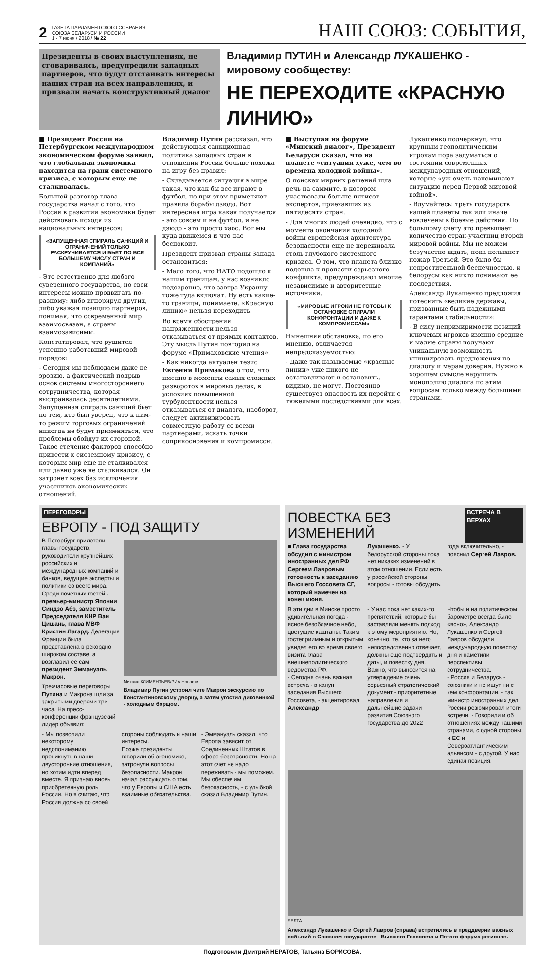2
ГАЗЕТА ПАРЛАМЕНТСКОГО СОБРАНИЯ
СОЮЗА БЕЛАРУСИ И РОССИИ
1 - 7 июня / 2018 / № 22
НАШ СОЮЗ: СОБЫТИЯ,
Президенты в своих выступлениях, не сговариваясь, предупредили западных партнеров, что будут отстаивать интересы наших стран на всех направлениях, и призвали начать конструктивный диалог
Владимир ПУТИН и Александр ЛУКАШЕНКО - мировому сообществу:
НЕ ПЕРЕХОДИТЕ «КРАСНУЮ ЛИНИЮ»
■ Президент России на Петербургском международном экономическом форуме заявил, что глобальная экономика находится на грани системного кризиса, с которым еще не сталкивалась.
Большой разговор глава государства начал с того, что Россия в развитии экономики будет действовать исходя из национальных интересов:
«ЗАПУЩЕННАЯ СПИРАЛЬ САНКЦИЙ И ОГРАНИЧЕНИЙ ТОЛЬКО РАСКРУЧИВАЕТСЯ И БЬЕТ ПО ВСЕ БОЛЬШЕМУ ЧИСЛУ СТРАН И КОМПАНИЙ»
- Это естественно для любого суверенного государства, но свои интересы можно продвигать по-разному: либо игнорируя других, либо уважая позицию партнеров, понимая, что современный мир взаимосвязан, а страны взаимозависимы.
Констатировал, что рушится успешно работавший мировой порядок:
- Сегодня мы наблюдаем даже не эрозию, а фактический подрыв основ системы многостороннего сотрудничества, которая выстраивалась десятилетиями. Запущенная спираль санкций бьет по тем, кто был уверен, что к ним-то режим торговых ограничений никогда не будет применяться, что проблемы обойдут их стороной. Такое стечение факторов способно привести к системному кризису, с которым мир еще не сталкивался или давно уже не сталкивался. Он затронет всех без исключения участников экономических отношений.
Владимир Путин рассказал, что действующая санкционная политика западных стран в отношении России больше похожа на игру без правил:
- Складывается ситуация в мире такая, что как бы все играют в футбол, но при этом применяют правила борьбы дзюдо. Вот интересная игра какая получается - это совсем и не футбол, и не дзюдо - это просто хаос. Вот мы куда движемся и что нас беспокоит.
Президент призвал страны Запада остановиться:
- Мало того, что НАТО подошло к нашим границам, у нас возникло подозрение, что завтра Украину тоже туда включат. Ну есть какие-то границы, понимаете. «Красную линию» нельзя переходить.
Во время обострения напряженности нельзя отказываться от прямых контактов. Эту мысль Путин повторил на форуме «Примаковские чтения».
- Как никогда актуален тезис Евгения Примакова о том, что именно в моменты самых сложных разворотов в мировых делах, в условиях повышенной турбулентности нельзя отказываться от диалога, наоборот, следует активизировать совместную работу со всеми партнерами, искать точки соприкосновения и компромиссы.
■ Выступая на форуме «Минский диалог», Президент Беларуси сказал, что на планете «ситуация хуже, чем во времена холодной войны».
О поисках мирных решений шла речь на саммите, в котором участвовали больше пятисот экспертов, приехавших из пятидесяти стран.
- Для многих людей очевидно, что с момента окончания холодной войны европейская архитектура безопасности еще не переживала столь глубокого системного кризиса. О том, что планета близко подошла к пропасти серьезного конфликта, предупреждают многие независимые и авторитетные источники.
«МИРОВЫЕ ИГРОКИ НЕ ГОТОВЫ К ОСТАНОВКЕ СПИРАЛИ КОНФРОНТАЦИИ И ДАЖЕ К КОМПРОМИССАМ»
Нынешняя обстановка, по его мнению, отличается непредсказуемостью:
- Даже так называемые «красные линии» уже никого не останавливают и остановить, видимо, не могут. Постоянно существует опасность их перейти с тяжелыми последствиями для всех.
Лукашенко подчеркнул, что крупным геополитическим игрокам пора задуматься о состоянии современных международных отношений, которые «уж очень напоминают ситуацию перед Первой мировой войной».
- Вдумайтесь: треть государств нашей планеты так или иначе вовлечены в боевые действия. По большому счету это превышает количество стран-участниц Второй мировой войны. Мы не можем безучастно ждать, пока полыхнет пожар Третьей. Это было бы непростительной беспечностью, и белорусы как никто понимают ее последствия.
Александр Лукашенко предложил потеснить «великие державы, призванные быть надежными гарантами стабильности»:
- В силу непримиримости позиций ключевых игроков именно средние и малые страны получают уникальную возможность инициировать предложения по диалогу и мерам доверия. Нужно в хорошем смысле нарушить монополию диалога по этим вопросам только между большими странами.
ПЕРЕГОВОРЫ
ЕВРОПУ - ПОД ЗАЩИТУ
В Петербург прилетели главы государств, руководители крупнейших российских и международных компаний и банков, ведущие эксперты и политики со всего мира. Среди почетных гостей - премьер-министр Японии Синдзо Абэ, заместитель Председателя КНР Ван Цишань, глава МВФ Кристин Лагард. Делегация Франции была представлена в рекордно широком составе, а возглавил ее сам президент Эммануэль Макрон.
Трехчасовые переговоры Путина и Макрона шли за закрытыми дверями три часа. На пресс-конференции французский лидер объявил:
Михаил КЛИМЕНТЬЕВ/РИА Новости
Владимир Путин устроил чете Макрон экскурсию по Константиновскому дворцу, а затем угостил диковинкой - холодным борщом.
- Мы позволили некоторому недопониманию проникнуть в наши двусторонние отношения, но хотим идти вперед вместе. Я признаю вновь приобретенную роль России. Но я считаю, что Россия должна со своей
стороны соблюдать и наши интересы.
Позже президенты говорили об экономике, затронули вопросы безопасности. Макрон начал рассуждать о том, что у Европы и США есть взаимные обязательства.
- Эммануэль сказал, что Европа зависит от Соединенных Штатов в сфере безопасности. Но на этот счет не надо переживать - мы поможем. Мы обеспечим безопасность, - с улыбкой сказал Владимир Путин.
ПОВЕСТКА БЕЗ ИЗМЕНЕНИЙ
ВСТРЕЧА В ВЕРХАХ
■ Глава государства обсудил с министром иностранных дел РФ Сергеем Лавровым готовность к заседанию Высшего Госсовета СГ, который намечен на конец июня.
Лукашенко. - У белорусской стороны пока нет никаких изменений в этом отношении. Если есть у российской стороны вопросы - готовы обсудить.
года включительно, - пояснил Сергей Лавров.
В эти дни в Минске просто удивительная погода - ясное безоблачное небо, цветущие каштаны. Таким гостеприимным и открытым увидел его во время своего визита глава внешнеполитического ведомства РФ.
- Сегодня очень важная встреча - в канун заседания Высшего Госсовета, - акцентировал Александр
- У нас пока нет каких-то препятствий, которые бы заставляли менять подход к этому мероприятию. Но, конечно, те, кто за него непосредственно отвечает, должны еще подтвердить и даты, и повестку дня. Важно, что выносится на утверждение очень серьезный стратегический документ - приоритетные направления и дальнейшие задачи развития Союзного государства до 2022
Чтобы и на политическом барометре всегда было «ясно», Александр Лукашенко и Сергей Лавров обсудили международную повестку дня и наметили перспективы сотрудничества.
- Россия и Беларусь - союзники и не ищут ни с кем конфронтации, - так министр иностранных дел России резюмировал итоги встречи. - Говорили и об отношениях между нашими странами, с одной стороны, и ЕС и Североатлантическим альянсом - с другой. У нас единая позиция.
БЕЛТА
Александр Лукашенко и Сергей Лавров (справа) встретились в преддверии важных событий в Союзном государстве - Высшего Госсовета и Пятого форума регионов.
Подготовили Дмитрий НЕРАТОВ, Татьяна БОРИСОВА.